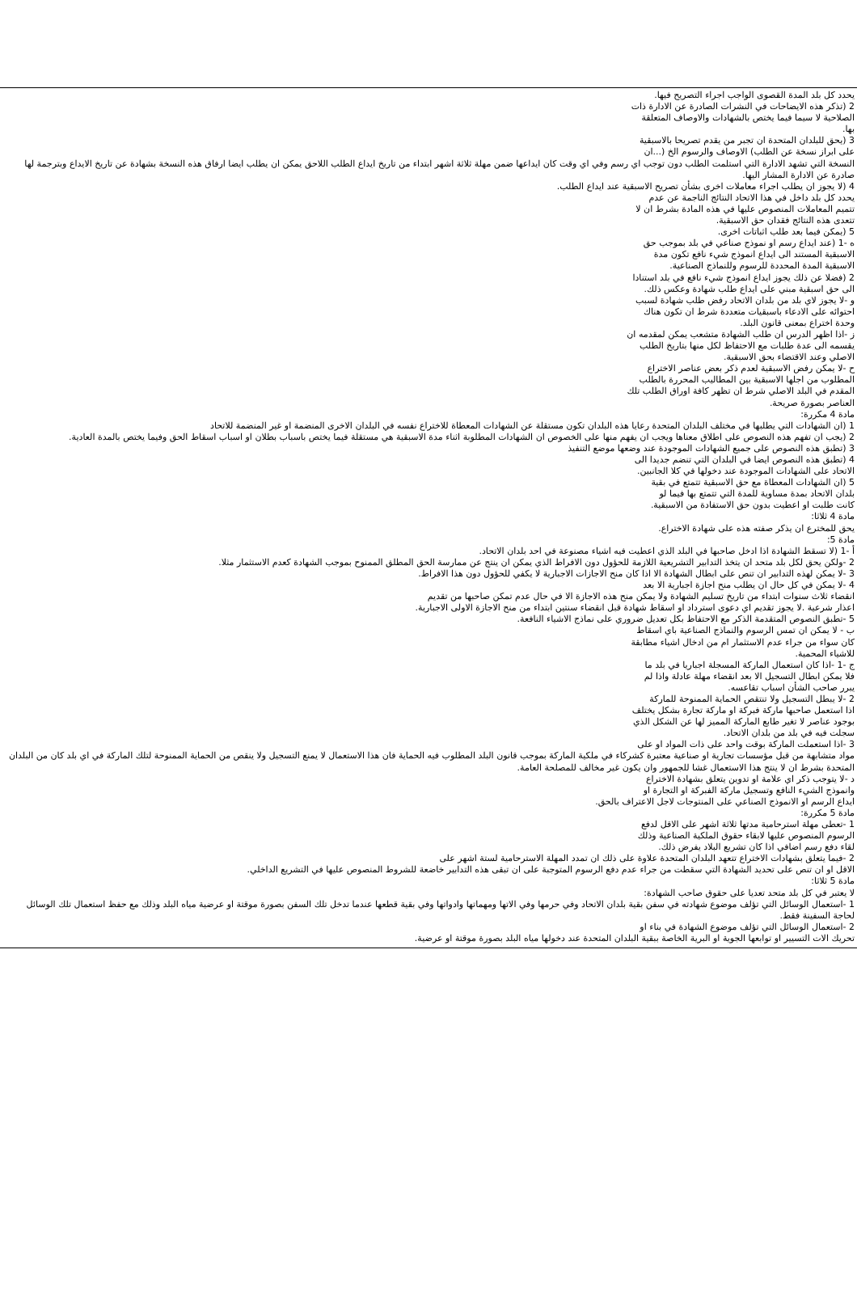يحدد كل بلد المدة القصوى الواجب اجراء التصريح فيها.
2 (تذكر هذه الايضاحات في النشرات الصادرة عن الادارة ذات
الصلاحية لا سيما فيما يختص بالشهادات والاوصاف المتعلقة
بها.
3 (يحق للبلدان المتحدة ان تجبر من يقدم تصريحا بالاسبقية
على ابراز نسخة عن الطلب) الاوصاف والرسوم الخ (...ان
النسخة التي تشهد الادارة التي استلمت الطلب دون توجب اي رسم وفي اي وقت كان ايداعها ضمن مهلة ثلاثة اشهر ابتداء من تاريخ ايداع الطلب اللاحق يمكن ان يطلب ايضا ارفاق هذه النسخة بشهادة عن تاريخ الايداع وبترجمة لها صادرة عن الادارة المشار اليها.
4 (لا يجوز ان يطلب اجراء معاملات اخرى بشأن تصريح الاسبقية عند ايداع الطلب.
يحدد كل بلد داخل في هذا الاتحاد النتائج الناجمة عن عدم
تتميم المعاملات المنصوص عليها في هذه المادة بشرط ان لا
تتعدى هذه النتائج فقدان حق الاسبقية.
5 (يمكن فيما بعد طلب اثباتات اخرى.
ه -1 (عند ايداع رسم او نموذج صناعي في بلد بموجب حق
الاسبقية المستند الى ايداع انموذج شيء نافع تكون مدة
الاسبقية المدة المحددة للرسوم وللنماذج الصناعية.
2 (فضلا عن ذلك يجوز ايداع انموذج شيء نافع في بلد استنادا
الى حق اسبقية مبني على ايداع طلب شهادة وعكس ذلك.
و -لا يجوز لاي بلد من بلدان الاتحاد رفض طلب شهادة لسبب
احتوائه على الادعاء باسبقيات متعددة شرط ان تكون هناك
وحدة اختراع بمعنى قانون البلد.
ز -اذا اظهر الدرس ان طلب الشهادة متشعب يمكن لمقدمه ان
يقسمه الى عدة طلبات مع الاحتفاظ لكل منها بتاريخ الطلب
الاصلي وعند الاقتضاء بحق الاسبقية.
ح -لا يمكن رفض الاسبقية لعدم ذكر بعض عناصر الاختراع
المطلوب من اجلها الاسبقية بين المطاليب المحررة بالطلب
المقدم في البلد الاصلي شرط ان تظهر كافة اوراق الطلب تلك
العناصر بصورة صريحة.
مادة 4 مكررة:
1 (ان الشهادات التي يطلبها في مختلف البلدان المتحدة رعايا هذه البلدان تكون مستقلة عن الشهادات المعطاة للاختراع نفسه في البلدان الاخرى المنضمة او غير المنضمة للاتحاد
2 (يجب ان تفهم هذه النصوص على اطلاق معناها ويجب ان يفهم منها على الخصوص ان الشهادات المطلوبة اثناء مدة الاسبقية هي مستقلة فيما يختص باسباب بطلان او اسباب اسقاط الحق وفيما يختص بالمدة العادية.
3 (تطبق هذه النصوص على جميع الشهادات الموجودة عند وضعها موضع التنفيذ
4 (تطبق هذه النصوص ايضا في البلدان التي تنضم جديدا الى
الاتحاد على الشهادات الموجودة عند دخولها في كلا الجانبين.
5 (ان الشهادات المعطاة مع حق الاسبقية تتمتع في بقية
بلدان الاتحاد بمدة مساوية للمدة التي تتمتع بها فيما لو
كانت طلبت او اعطيت بدون حق الاستفادة من الاسبقية.
مادة 4 ثلاثا:
يحق للمخترع ان يذكر صفته هذه على شهادة الاختراع.
مادة 5:
أ -1 (لا تسقط الشهادة اذا ادخل صاحبها في البلد الذي اعطيت فيه اشياء مصنوعة في احد بلدان الاتحاد.
2 -ولكن يحق لكل بلد متحد ان يتخذ التدابير التشريعية اللازمة للحؤول دون الافراط الذي يمكن ان ينتج عن ممارسة الحق المطلق الممنوح بموجب الشهادة كعدم الاستثمار مثلا.
3 -لا يمكن لهذه التدابير ان تنص على ابطال الشهادة الا اذا كان منح الاجازات الاجبارية لا يكفي للحؤول دون هذا الافراط.
4 -لا يمكن في كل حال ان يطلب منح اجازة اجبارية الا بعد
انقضاء ثلاث سنوات ابتداء من تاريخ تسليم الشهادة ولا يمكن منح هذه الاجازة الا في حال عدم تمكن صاحبها من تقديم
اعذار شرعية .لا يجوز تقديم اي دعوى استرداد او اسقاط شهادة قبل انقضاء سنتين ابتداء من منح الاجازة الاولى الاجبارية.
5 -تطبق النصوص المتقدمة الذكر مع الاحتفاظ بكل تعديل ضروري على نماذج الاشياء النافعة.
ب - لا يمكن ان تمس الرسوم والنماذج الصناعية باي اسقاط
كان سواء من جراء عدم الاستثمار ام من ادخال اشياء مطابقة
للاشياء المحمية.
ج -1 -اذا كان استعمال الماركة المسجلة اجباريا في بلد ما
فلا يمكن ابطال التسجيل الا بعد انقضاء مهلة عادلة واذا لم
يبرر صاحب الشأن اسباب تقاعسه.
2 -لا يبطل التسجيل ولا تنتقص الحماية الممنوحة للماركة
اذا استعمل صاحبها ماركة فبركة او ماركة تجارة بشكل يختلف
بوجود عناصر لا تغير طابع الماركة المميز لها عن الشكل الذي
سجلت فيه في بلد من بلدان الاتحاد.
3 -اذا استعملت الماركة بوقت واحد على ذات المواد او على
مواد متشابهة من قبل مؤسسات تجارية او صناعية معتبرة كشركاء في ملكية الماركة بموجب قانون البلد المطلوب فيه الحماية فان هذا الاستعمال لا يمنع التسجيل ولا ينقص من الحماية الممنوحة لتلك الماركة في اي بلد كان من البلدان المتحدة بشرط ان لا ينتج هذا الاستعمال غشا للجمهور وان يكون غير مخالف للمصلحة العامة.
د -لا يتوجب ذكر اي علامة او تدوين يتعلق بشهادة الاختراع
وانموذج الشيء النافع وتسجيل ماركة الفبركة او التجارة او
ايداع الرسم او الانموذج الصناعي على المنتوجات لاجل الاعتراف بالحق.
مادة 5 مكررة:
1 -تعطى مهلة استرحامية مدتها ثلاثة اشهر على الاقل لدفع
الرسوم المنصوص عليها لابقاء حقوق الملكية الصناعية وذلك
لقاء دفع رسم اضافي اذا كان تشريع البلاد يفرض ذلك.
2 -فيما يتعلق بشهادات الاختراع تتعهد البلدان المتحدة علاوة على ذلك ان تمدد المهلة الاسترحامية لستة اشهر على
الاقل او ان تنص على تحديد الشهادة التي سقطت من جراء عدم دفع الرسوم المتوجبة على ان تبقى هذه التدابير خاضعة للشروط المنصوص عليها في التشريع الداخلي.
مادة 5 ثلاثا:
لا يعتبر في كل بلد متحد تعديا على حقوق صاحب الشهادة:
1 -استعمال الوسائل التي تؤلف موضوع شهادته في سفن بقية بلدان الاتحاد وفي حرمها وفي الاتها ومهماتها وادواتها وفي بقية قطعها عندما تدخل تلك السفن بصورة موقتة او عرضية مياه البلد وذلك مع حفظ استعمال تلك الوسائل لحاجة السفينة فقط.
2 -استعمال الوسائل التي تؤلف موضوع الشهادة في بناء او
تحريك الات التسيير او توابعها الجوية او البرية الخاصة ببقية البلدان المتحدة عند دخولها مياه البلد بصورة موقتة او عرضية.